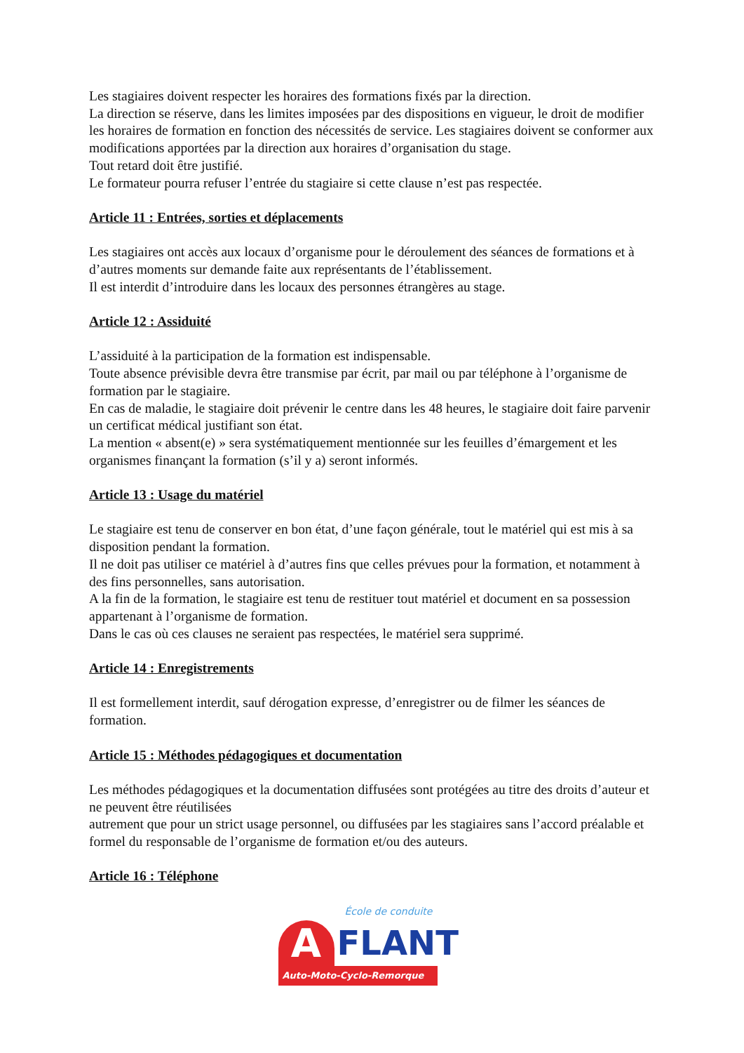Les stagiaires doivent respecter les horaires des formations fixés par la direction.
La direction se réserve, dans les limites imposées par des dispositions en vigueur, le droit de modifier les horaires de formation en fonction des nécessités de service. Les stagiaires doivent se conformer aux modifications apportées par la direction aux horaires d’organisation du stage.
Tout retard doit être justifié.
Le formateur pourra refuser l’entrée du stagiaire si cette clause n’est pas respectée.
Article 11 : Entrées, sorties et déplacements
Les stagiaires ont accès aux locaux d’organisme pour le déroulement des séances de formations et à d’autres moments sur demande faite aux représentants de l’établissement.
Il est interdit d’introduire dans les locaux des personnes étrangères au stage.
Article 12 : Assiduité
L’assiduité à la participation de la formation est indispensable.
Toute absence prévisible devra être transmise par écrit, par mail ou par téléphone à l’organisme de formation par le stagiaire.
En cas de maladie, le stagiaire doit prévenir le centre dans les 48 heures, le stagiaire doit faire parvenir un certificat médical justifiant son état.
La mention « absent(e) » sera systématiquement mentionnée sur les feuilles d’émargement et les organismes finançant la formation (s’il y a) seront informés.
Article 13 : Usage du matériel
Le stagiaire est tenu de conserver en bon état, d’une façon générale, tout le matériel qui est mis à sa disposition pendant la formation.
Il ne doit pas utiliser ce matériel à d’autres fins que celles prévues pour la formation, et notamment à des fins personnelles, sans autorisation.
A la fin de la formation, le stagiaire est tenu de restituer tout matériel et document en sa possession appartenant à l’organisme de formation.
Dans le cas où ces clauses ne seraient pas respectées, le matériel sera supprimé.
Article 14 : Enregistrements
Il est formellement interdit, sauf dérogation expresse, d’enregistrer ou de filmer les séances de formation.
Article 15 : Méthodes pédagogiques et documentation
Les méthodes pédagogiques et la documentation diffusées sont protégées au titre des droits d’auteur et ne peuvent être réutilisées
autrement que pour un strict usage personnel, ou diffusées par les stagiaires sans l’accord préalable et formel du responsable de l’organisme de formation et/ou des auteurs.
Article 16 : Téléphone
École de conduite
A
FLANT
Auto-Moto-Cyclo-Remorque